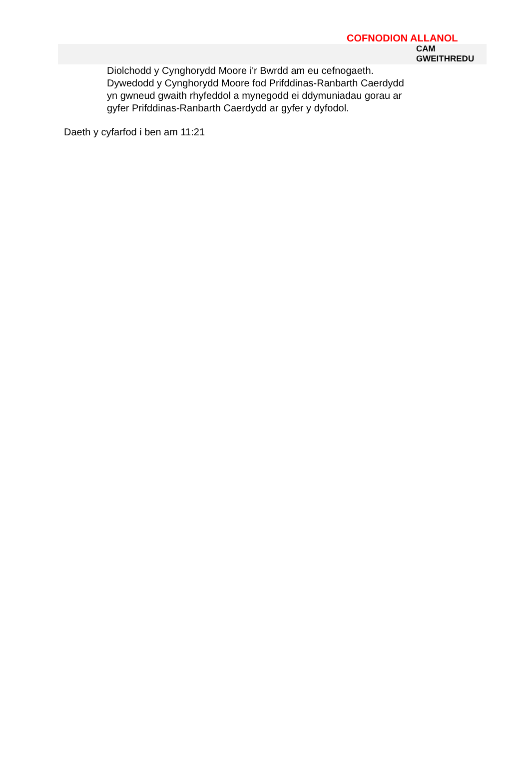COFNODION ALLANOL
CAM
GWEITHREDU
Diolchodd y Cynghorydd Moore i'r Bwrdd am eu cefnogaeth. Dywedodd y Cynghorydd Moore fod Prifddinas-Ranbarth Caerdydd yn gwneud gwaith rhyfeddol a mynegodd ei ddymuniadau gorau ar gyfer Prifddinas-Ranbarth Caerdydd ar gyfer y dyfodol.
Daeth y cyfarfod i ben am 11:21